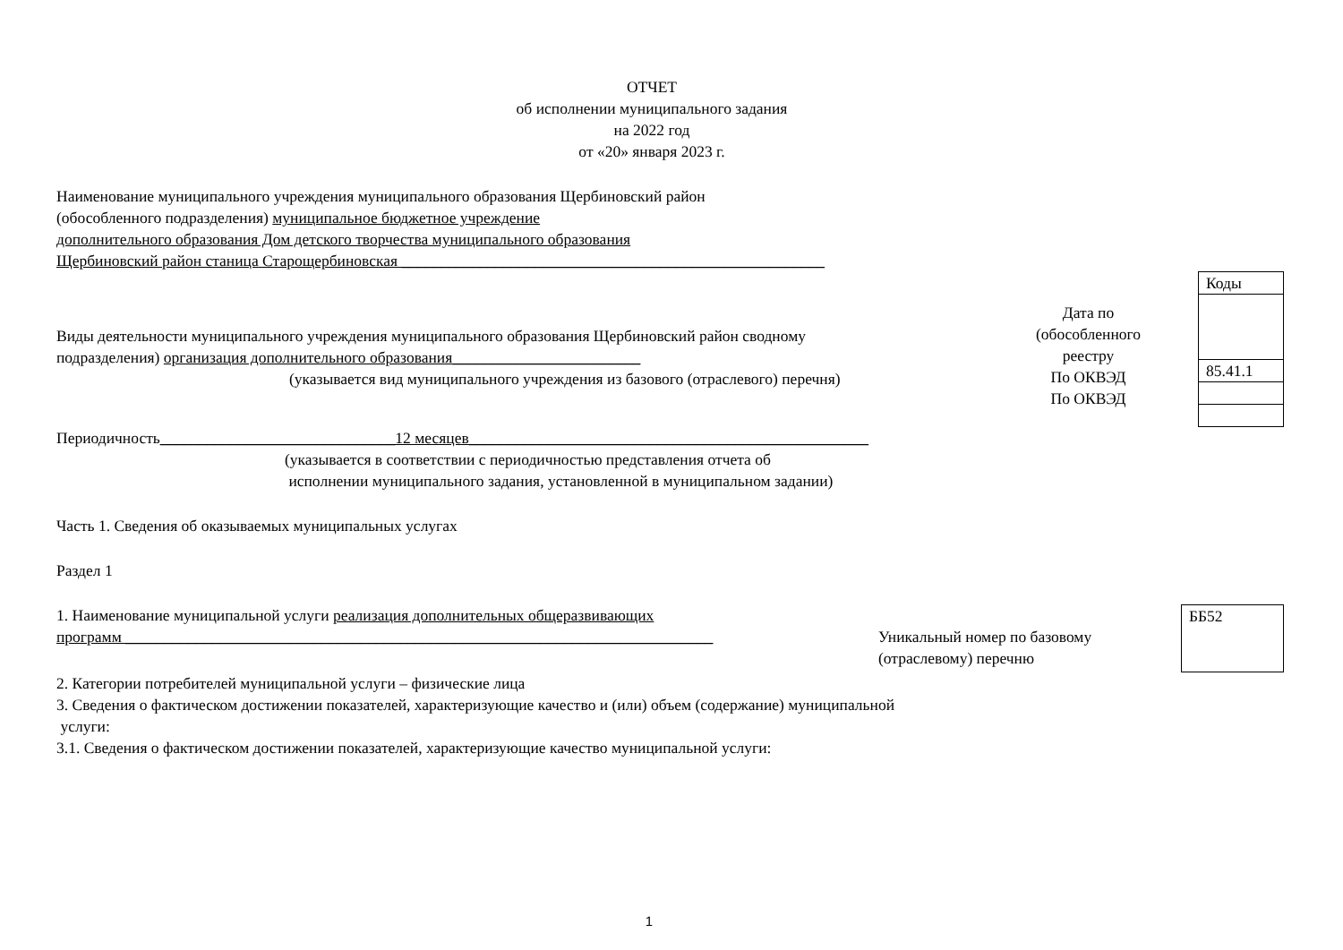ОТЧЕТ
об исполнении муниципального задания
на 2022 год
от «20» января 2023 г.
Наименование муниципального учреждения муниципального образования Щербиновский район
(обособленного подразделения) муниципальное бюджетное учреждение
дополнительного образования Дом детского творчества муниципального образования
Щербиновский район станица Старощербиновская ______________________________________________________
Виды деятельности муниципального учреждения муниципального образования Щербиновский район сводному
подразделения) организация дополнительного образования________________________
(указывается вид муниципального учреждения из базового (отраслевого) перечня)
Дата по
(обособленного
реестру
По ОКВЭД
По ОКВЭД
Коды
85.41.1
Периодичность______________________________12 месяцев___________________________________________________
(указывается в соответствии с периодичностью представления отчета об
исполнении муниципального задания, установленной в муниципальном задании)
Часть 1. Сведения об оказываемых муниципальных услугах
Раздел 1
1. Наименование муниципальной услуги реализация дополнительных общеразвивающих
программ ___________________________________________________________________________
Уникальный номер по базовому
(отраслевому) перечню
ББ52
2. Категории потребителей муниципальной услуги – физические лица
3. Сведения о фактическом достижении показателей, характеризующие качество и (или) объем (содержание) муниципальной
услуги:
3.1. Сведения о фактическом достижении показателей, характеризующие качество муниципальной услуги:
1